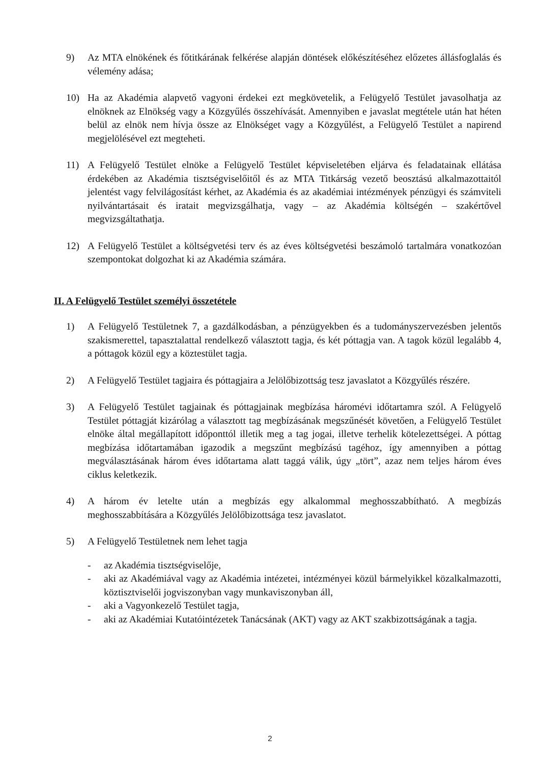9) Az MTA elnökének és főtitkárának felkérése alapján döntések előkészítéséhez előzetes állásfoglalás és vélemény adása;
10) Ha az Akadémia alapvető vagyoni érdekei ezt megkövetelik, a Felügyelő Testület javasolhatja az elnöknek az Elnökség vagy a Közgyűlés összehívását. Amennyiben e javaslat megtétele után hat héten belül az elnök nem hívja össze az Elnökséget vagy a Közgyűlést, a Felügyelő Testület a napirend megjelölésével ezt megteheti.
11) A Felügyelő Testület elnöke a Felügyelő Testület képviseletében eljárva és feladatainak ellátása érdekében az Akadémia tisztségviselőitől és az MTA Titkárság vezető beosztású alkalmazottaitól jelentést vagy felvilágosítást kérhet, az Akadémia és az akadémiai intézmények pénzügyi és számviteli nyilvántartásait és iratait megvizsgálhatja, vagy – az Akadémia költségén – szakértővel megvizsgáltathatja.
12) A Felügyelő Testület a költségvetési terv és az éves költségvetési beszámoló tartalmára vonatkozóan szempontokat dolgozhat ki az Akadémia számára.
II. A Felügyelő Testület személyi összetétele
1) A Felügyelő Testületnek 7, a gazdálkodásban, a pénzügyekben és a tudományszervezésben jelentős szakismerettel, tapasztalattal rendelkező választott tagja, és két póttagja van. A tagok közül legalább 4, a póttagok közül egy a köztestület tagja.
2) A Felügyelő Testület tagjaira és póttagjaira a Jelölőbizottság tesz javaslatot a Közgyűlés részére.
3) A Felügyelő Testület tagjainak és póttagjainak megbízása háromévi időtartamra szól. A Felügyelő Testület póttagját kizárólag a választott tag megbízásának megszűnését követően, a Felügyelő Testület elnöke által megállapított időponttól illetik meg a tag jogai, illetve terhelik kötelezettségei. A póttag megbízása időtartamában igazodik a megszűnt megbízású tagéhoz, így amennyiben a póttag megválasztásának három éves időtartama alatt taggá válik, úgy „tört”, azaz nem teljes három éves ciklus keletkezik.
4) A három év letelte után a megbízás egy alkalommal meghosszabbítható. A megbízás meghosszabbítására a Közgyűlés Jelölőbizottsága tesz javaslatot.
5) A Felügyelő Testületnek nem lehet tagja
- az Akadémia tisztségviselője,
- aki az Akadémiával vagy az Akadémia intézetei, intézményei közül bármelyikkel közalkalmazotti, köztisztviselői jogviszonyban vagy munkaviszonyban áll,
- aki a Vagyonkezelő Testület tagja,
- aki az Akadémiai Kutatóintézetek Tanácsának (AKT) vagy az AKT szakbizottságának a tagja.
2